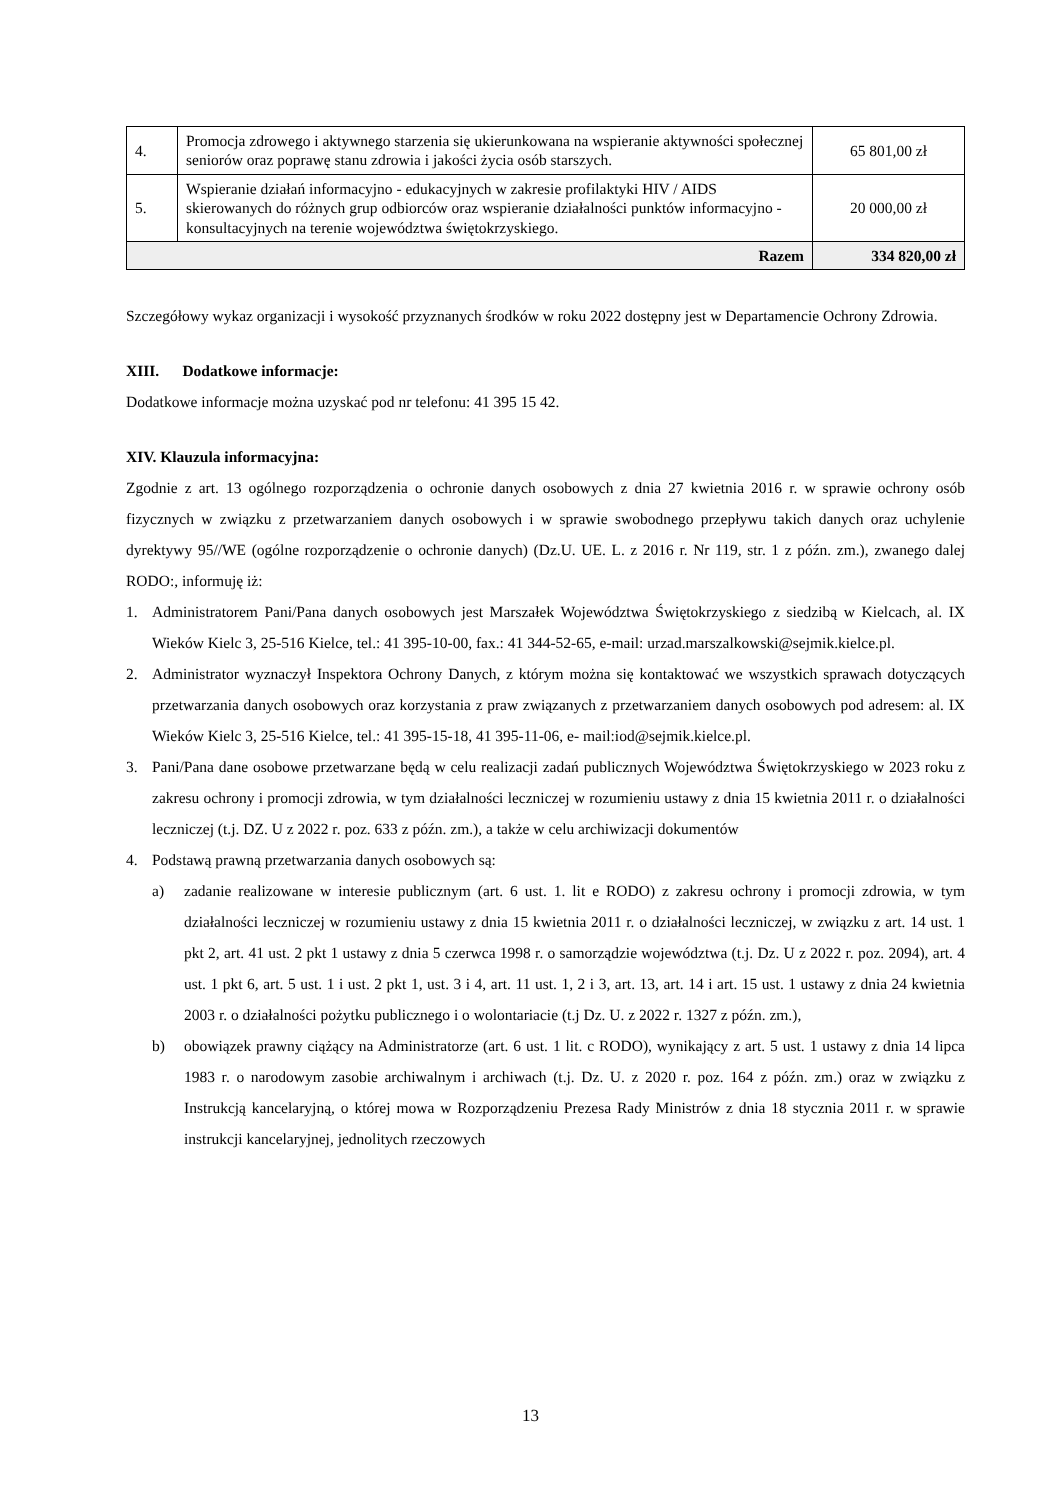| 4. | Promocja zdrowego i aktywnego starzenia się ukierunkowana na wspieranie aktywności społecznej seniorów oraz poprawę stanu zdrowia i jakości życia osób starszych. | 65 801,00 zł |
| 5. | Wspieranie działań informacyjno - edukacyjnych w zakresie profilaktyki HIV / AIDS skierowanych do różnych grup odbiorców oraz wspieranie działalności punktów informacyjno - konsultacyjnych na terenie województwa świętokrzyskiego. | 20 000,00 zł |
| Razem | | 334 820,00 zł |
Szczegółowy wykaz organizacji i wysokość przyznanych środków w roku 2022 dostępny jest w Departamencie Ochrony Zdrowia.
XIII. Dodatkowe informacje:
Dodatkowe informacje można uzyskać pod nr telefonu: 41 395 15 42.
XIV. Klauzula informacyjna:
Zgodnie z art. 13 ogólnego rozporządzenia o ochronie danych osobowych z dnia 27 kwietnia 2016 r. w sprawie ochrony osób fizycznych w związku z przetwarzaniem danych osobowych i w sprawie swobodnego przepływu takich danych oraz uchylenie dyrektywy 95//WE (ogólne rozporządzenie o ochronie danych) (Dz.U. UE. L. z 2016 r. Nr 119, str. 1 z późn. zm.), zwanego dalej RODO:, informuję iż:
1. Administratorem Pani/Pana danych osobowych jest Marszałek Województwa Świętokrzyskiego z siedzibą w Kielcach, al. IX Wieków Kielc 3, 25-516 Kielce, tel.: 41 395-10-00, fax.: 41 344-52-65, e-mail: urzad.marszalkowski@sejmik.kielce.pl.
2. Administrator wyznaczył Inspektora Ochrony Danych, z którym można się kontaktować we wszystkich sprawach dotyczących przetwarzania danych osobowych oraz korzystania z praw związanych z przetwarzaniem danych osobowych pod adresem: al. IX Wieków Kielc 3, 25-516 Kielce, tel.: 41 395-15-18, 41 395-11-06, e- mail:iod@sejmik.kielce.pl.
3. Pani/Pana dane osobowe przetwarzane będą w celu realizacji zadań publicznych Województwa Świętokrzyskiego w 2023 roku z zakresu ochrony i promocji zdrowia, w tym działalności leczniczej w rozumieniu ustawy z dnia 15 kwietnia 2011 r. o działalności leczniczej (t.j. DZ. U z 2022 r. poz. 633 z późn. zm.), a także w celu archiwizacji dokumentów
4. Podstawą prawną przetwarzania danych osobowych są:
a) zadanie realizowane w interesie publicznym (art. 6 ust. 1. lit e RODO) z zakresu ochrony i promocji zdrowia, w tym działalności leczniczej w rozumieniu ustawy z dnia 15 kwietnia 2011 r. o działalności leczniczej, w związku z art. 14 ust. 1 pkt 2, art. 41 ust. 2 pkt 1 ustawy z dnia 5 czerwca 1998 r. o samorządzie województwa (t.j. Dz. U z 2022 r. poz. 2094), art. 4 ust. 1 pkt 6, art. 5 ust. 1 i ust. 2 pkt 1, ust. 3 i 4, art. 11 ust. 1, 2 i 3, art. 13, art. 14 i art. 15 ust. 1 ustawy z dnia 24 kwietnia 2003 r. o działalności pożytku publicznego i o wolontariacie (t.j Dz. U. z 2022 r. 1327 z późn. zm.),
b) obowiązek prawny ciążący na Administratorze (art. 6 ust. 1 lit. c RODO), wynikający z art. 5 ust. 1 ustawy z dnia 14 lipca 1983 r. o narodowym zasobie archiwalnym i archiwach (t.j. Dz. U. z 2020 r. poz. 164 z późn. zm.) oraz w związku z Instrukcją kancelaryjną, o której mowa w Rozporządzeniu Prezesa Rady Ministrów z dnia 18 stycznia 2011 r. w sprawie instrukcji kancelaryjnej, jednolitych rzeczowych
13